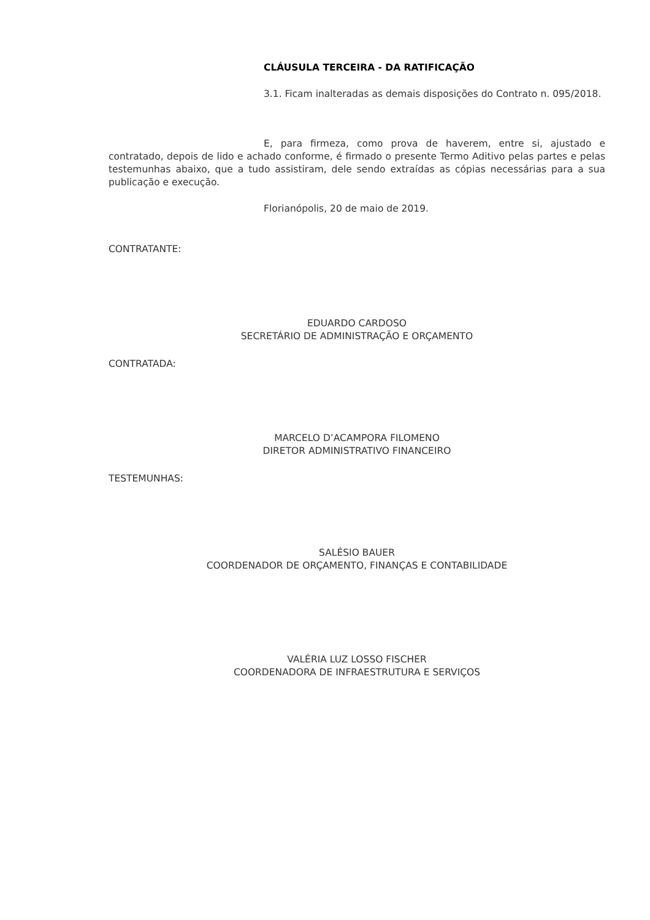CLÁUSULA TERCEIRA - DA RATIFICAÇÃO
3.1. Ficam inalteradas as demais disposições do Contrato n. 095/2018.
E, para firmeza, como prova de haverem, entre si, ajustado e contratado, depois de lido e achado conforme, é firmado o presente Termo Aditivo pelas partes e pelas testemunhas abaixo, que a tudo assistiram, dele sendo extraídas as cópias necessárias para a sua publicação e execução.
Florianópolis, 20 de maio de 2019.
CONTRATANTE:
EDUARDO CARDOSO
SECRETÁRIO DE ADMINISTRAÇÃO E ORÇAMENTO
CONTRATADA:
MARCELO D’ACAMPORA FILOMENO
DIRETOR ADMINISTRATIVO FINANCEIRO
TESTEMUNHAS:
SALÉSIO BAUER
COORDENADOR DE ORÇAMENTO, FINANÇAS E CONTABILIDADE
VALÉRIA LUZ LOSSO FISCHER
COORDENADORA DE INFRAESTRUTURA E SERVIÇOS